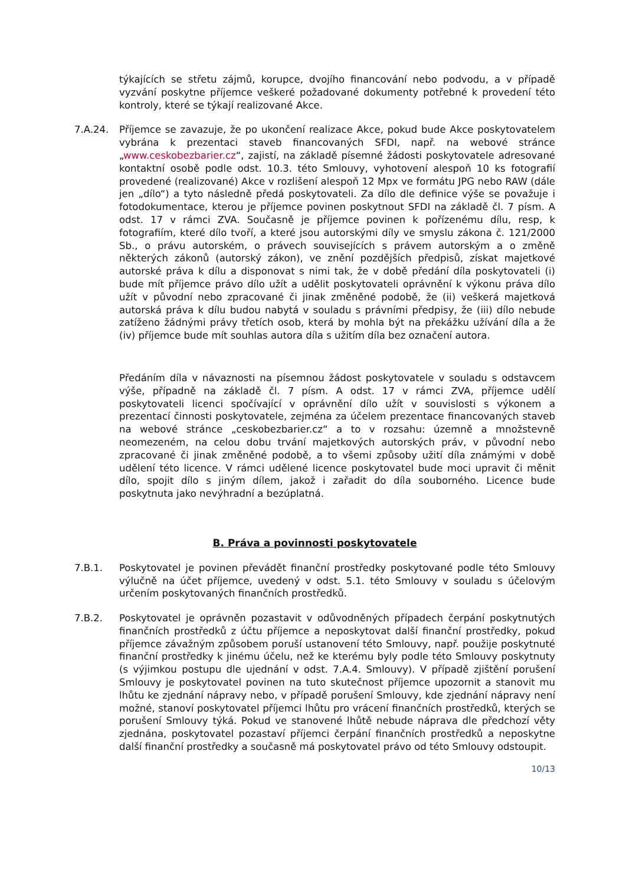týkajících se střetu zájmů, korupce, dvojího financování nebo podvodu, a v případě vyzvání poskytne příjemce veškeré požadované dokumenty potřebné k provedení této kontroly, které se týkají realizované Akce.
7.A.24. Příjemce se zavazuje, že po ukončení realizace Akce, pokud bude Akce poskytovatelem vybrána k prezentaci staveb financovaných SFDI, např. na webové stránce „www.ceskobezbarier.cz“, zajistí, na základě písemné žádosti poskytovatele adresované kontaktní osobě podle odst. 10.3. této Smlouvy, vyhotovení alespoň 10 ks fotografií provedené (realizované) Akce v rozlišení alespoň 12 Mpx ve formátu JPG nebo RAW (dále jen „dílo“) a tyto následně předá poskytovateli. Za dílo dle definice výše se považuje i fotodokumentace, kterou je příjemce povinen poskytnout SFDI na základě čl. 7 písm. A odst. 17 v rámci ZVA. Současně je příjemce povinen k pořízenému dílu, resp, k fotografiím, které dílo tvoří, a které jsou autorskými díly ve smyslu zákona č. 121/2000 Sb., o právu autorském, o právech souvisejících s právem autorským a o změně některých zákonů (autorský zákon), ve znění pozdějších předpisů, získat majetkové autorské práva k dílu a disponovat s nimi tak, že v době předání díla poskytovateli (i) bude mít příjemce právo dílo užít a udělit poskytovateli oprávnění k výkonu práva dílo užít v původní nebo zpracované či jinak změněné podobě, že (ii) veškerá majetková autorská práva k dílu budou nabytá v souladu s právními předpisy, že (iii) dílo nebude zatíženo žádnými právy třetích osob, která by mohla být na překážku užívání díla a že (iv) příjemce bude mít souhlas autora díla s užitím díla bez označení autora.
Předáním díla v návaznosti na písemnou žádost poskytovatele v souladu s odstavcem výše, případně na základě čl. 7 písm. A odst. 17 v rámci ZVA, příjemce udělí poskytovateli licenci spočívající v oprávnění dílo užít v souvislosti s výkonem a prezentací činnosti poskytovatele, zejména za účelem prezentace financovaných staveb na webové stránce „ceskobezbarier.cz“ a to v rozsahu: územně a množstevně neomezeném, na celou dobu trvání majetkových autorských práv, v původní nebo zpracované či jinak změněné podobě, a to všemi způsoby užití díla známými v době udělení této licence. V rámci udělené licence poskytovatel bude moci upravit či měnit dílo, spojit dílo s jiným dílem, jakož i zařadit do díla souborného. Licence bude poskytnuta jako nevýhradní a bezúplatná.
B. Práva a povinnosti poskytovatele
7.B.1. Poskytovatel je povinen převádět finanční prostředky poskytované podle této Smlouvy výlučně na účet příjemce, uvedený v odst. 5.1. této Smlouvy v souladu s účelovým určením poskytovaných finančních prostředků.
7.B.2. Poskytovatel je oprávněn pozastavit v odůvodněných případech čerpání poskytnutých finančních prostředků z účtu příjemce a neposkytovat další finanční prostředky, pokud příjemce závažným způsobem poruší ustanovení této Smlouvy, např. použije poskytnuté finanční prostředky k jinému účelu, než ke kterému byly podle této Smlouvy poskytnuty (s výjimkou postupu dle ujednání v odst. 7.A.4. Smlouvy). V případě zjištění porušení Smlouvy je poskytovatel povinen na tuto skutečnost příjemce upozornit a stanovit mu lhůtu ke zjednání nápravy nebo, v případě porušení Smlouvy, kde zjednání nápravy není možné, stanoví poskytovatel příjemci lhůtu pro vrácení finančních prostředků, kterých se porušení Smlouvy týká. Pokud ve stanovené lhůtě nebude náprava dle předchozí věty zjednána, poskytovatel pozastaví příjemci čerpání finančních prostředků a neposkytne další finanční prostředky a současně má poskytovatel právo od této Smlouvy odstoupit.
10/13